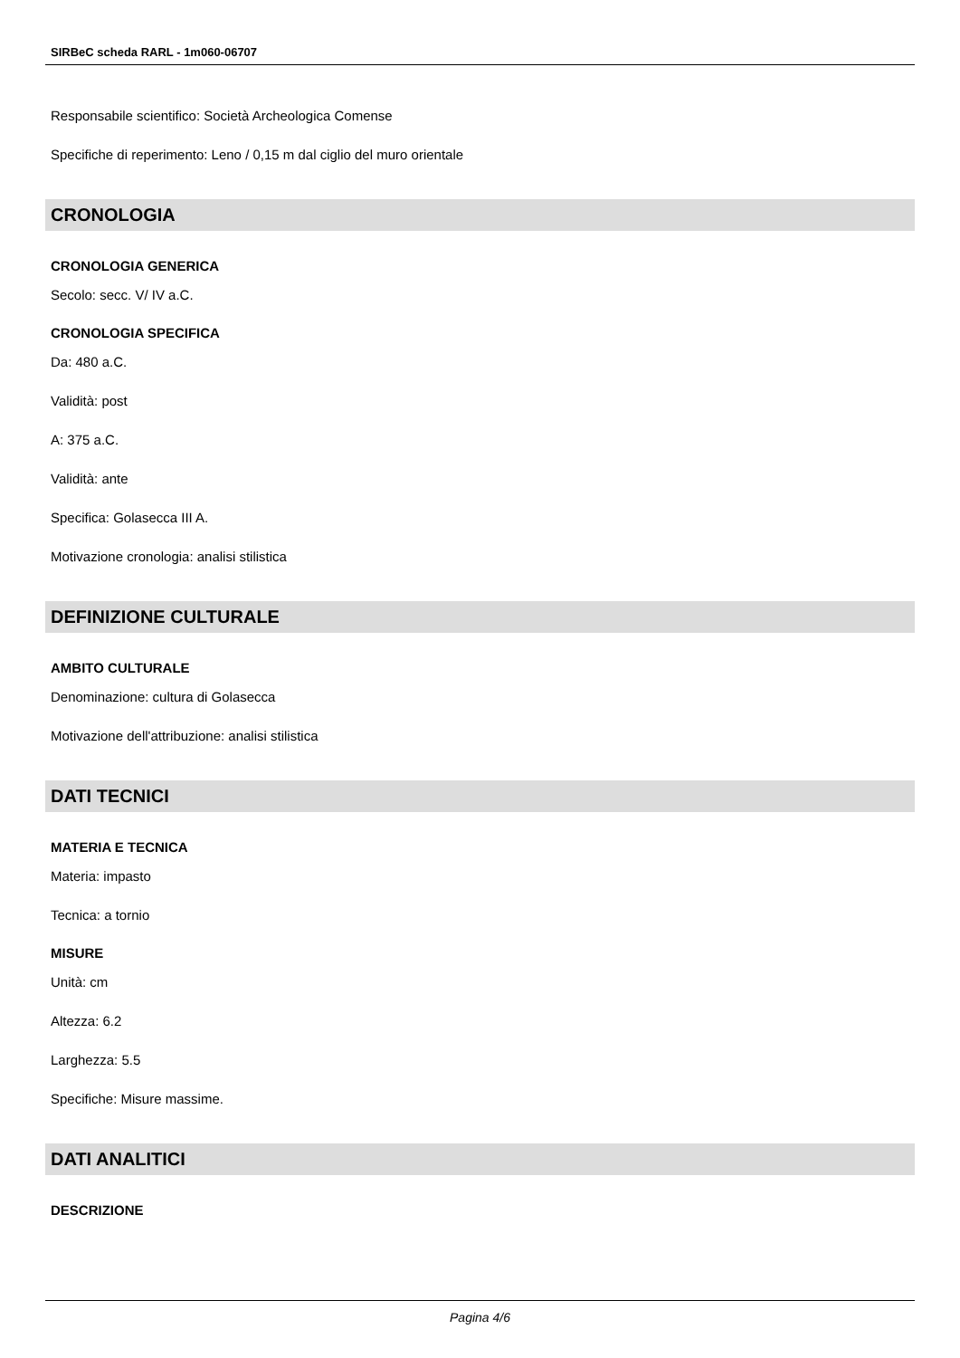SIRBeC scheda RARL - 1m060-06707
Responsabile scientifico: Società Archeologica Comense
Specifiche di reperimento: Leno / 0,15 m dal ciglio del muro orientale
CRONOLOGIA
CRONOLOGIA GENERICA
Secolo: secc. V/ IV a.C.
CRONOLOGIA SPECIFICA
Da: 480 a.C.
Validità: post
A: 375 a.C.
Validità: ante
Specifica: Golasecca III A.
Motivazione cronologia: analisi stilistica
DEFINIZIONE CULTURALE
AMBITO CULTURALE
Denominazione: cultura di Golasecca
Motivazione dell'attribuzione: analisi stilistica
DATI TECNICI
MATERIA E TECNICA
Materia: impasto
Tecnica: a tornio
MISURE
Unità: cm
Altezza: 6.2
Larghezza: 5.5
Specifiche: Misure massime.
DATI ANALITICI
DESCRIZIONE
Pagina 4/6